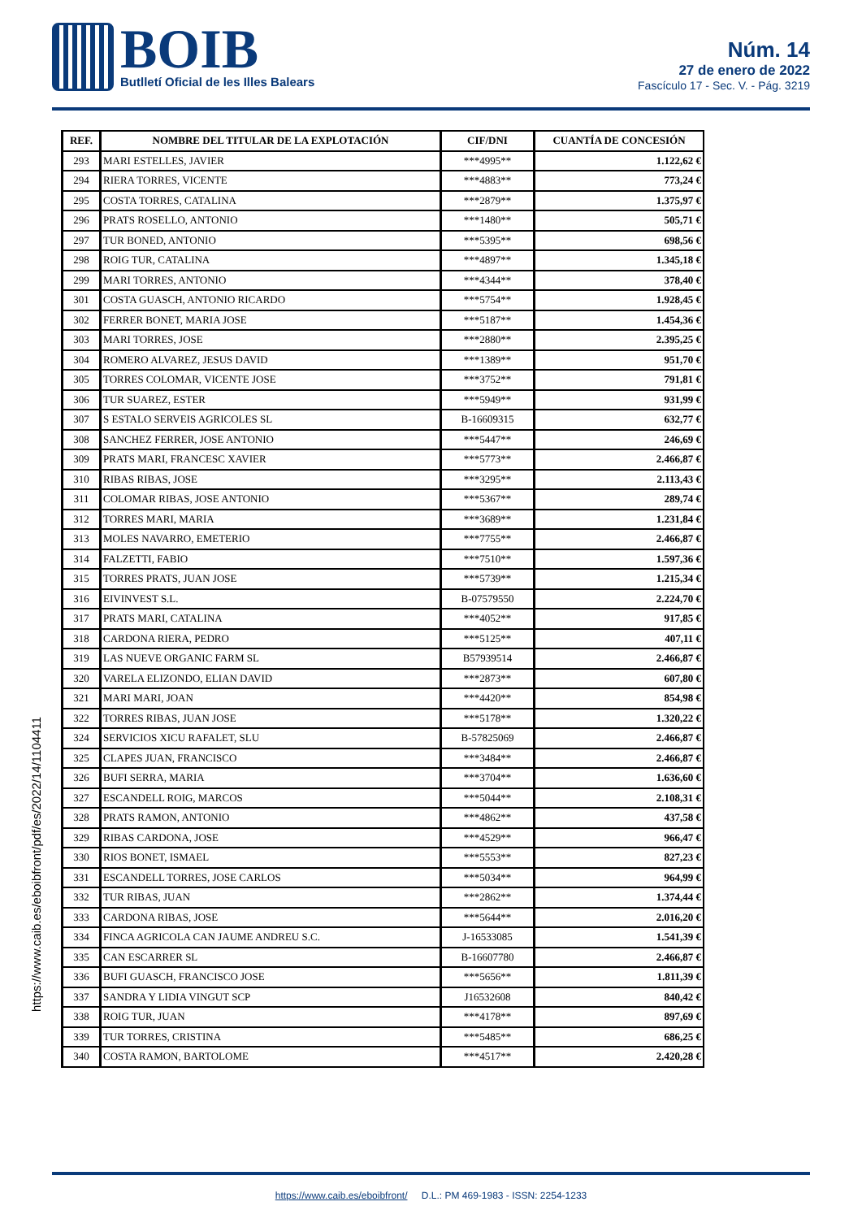BOIB
Butlletí Oficial de les Illes Balears
Núm. 14
27 de enero de 2022
Fascículo 17 - Sec. V. - Pág. 3219
| REF. | NOMBRE DEL TITULAR DE LA EXPLOTACIÓN | CIF/DNI | CUANTÍA DE CONCESIÓN |
| --- | --- | --- | --- |
| 293 | MARI ESTELLES, JAVIER | ***4995** | 1.122,62 € |
| 294 | RIERA TORRES, VICENTE | ***4883** | 773,24 € |
| 295 | COSTA TORRES, CATALINA | ***2879** | 1.375,97 € |
| 296 | PRATS ROSELLO, ANTONIO | ***1480** | 505,71 € |
| 297 | TUR BONED, ANTONIO | ***5395** | 698,56 € |
| 298 | ROIG TUR, CATALINA | ***4897** | 1.345,18 € |
| 299 | MARI TORRES, ANTONIO | ***4344** | 378,40 € |
| 301 | COSTA GUASCH, ANTONIO RICARDO | ***5754** | 1.928,45 € |
| 302 | FERRER BONET, MARIA JOSE | ***5187** | 1.454,36 € |
| 303 | MARI TORRES, JOSE | ***2880** | 2.395,25 € |
| 304 | ROMERO ALVAREZ, JESUS DAVID | ***1389** | 951,70 € |
| 305 | TORRES COLOMAR, VICENTE JOSE | ***3752** | 791,81 € |
| 306 | TUR SUAREZ, ESTER | ***5949** | 931,99 € |
| 307 | S ESTALO SERVEIS AGRICOLES SL | B-16609315 | 632,77 € |
| 308 | SANCHEZ FERRER, JOSE ANTONIO | ***5447** | 246,69 € |
| 309 | PRATS MARI, FRANCESC XAVIER | ***5773** | 2.466,87 € |
| 310 | RIBAS RIBAS, JOSE | ***3295** | 2.113,43 € |
| 311 | COLOMAR RIBAS, JOSE ANTONIO | ***5367** | 289,74 € |
| 312 | TORRES MARI, MARIA | ***3689** | 1.231,84 € |
| 313 | MOLES NAVARRO, EMETERIO | ***7755** | 2.466,87 € |
| 314 | FALZETTI, FABIO | ***7510** | 1.597,36 € |
| 315 | TORRES PRATS, JUAN JOSE | ***5739** | 1.215,34 € |
| 316 | EIVINVEST S.L. | B-07579550 | 2.224,70 € |
| 317 | PRATS MARI, CATALINA | ***4052** | 917,85 € |
| 318 | CARDONA RIERA, PEDRO | ***5125** | 407,11 € |
| 319 | LAS NUEVE ORGANIC FARM SL | B57939514 | 2.466,87 € |
| 320 | VARELA ELIZONDO, ELIAN DAVID | ***2873** | 607,80 € |
| 321 | MARI MARI, JOAN | ***4420** | 854,98 € |
| 322 | TORRES RIBAS, JUAN JOSE | ***5178** | 1.320,22 € |
| 324 | SERVICIOS XICU RAFALET, SLU | B-57825069 | 2.466,87 € |
| 325 | CLAPES JUAN, FRANCISCO | ***3484** | 2.466,87 € |
| 326 | BUFI SERRA, MARIA | ***3704** | 1.636,60 € |
| 327 | ESCANDELL ROIG, MARCOS | ***5044** | 2.108,31 € |
| 328 | PRATS RAMON, ANTONIO | ***4862** | 437,58 € |
| 329 | RIBAS CARDONA, JOSE | ***4529** | 966,47 € |
| 330 | RIOS BONET, ISMAEL | ***5553** | 827,23 € |
| 331 | ESCANDELL TORRES, JOSE CARLOS | ***5034** | 964,99 € |
| 332 | TUR RIBAS, JUAN | ***2862** | 1.374,44 € |
| 333 | CARDONA RIBAS, JOSE | ***5644** | 2.016,20 € |
| 334 | FINCA AGRICOLA CAN JAUME ANDREU S.C. | J-16533085 | 1.541,39 € |
| 335 | CAN ESCARRER SL | B-16607780 | 2.466,87 € |
| 336 | BUFI GUASCH, FRANCISCO JOSE | ***5656** | 1.811,39 € |
| 337 | SANDRA Y LIDIA VINGUT SCP | J16532608 | 840,42 € |
| 338 | ROIG TUR, JUAN | ***4178** | 897,69 € |
| 339 | TUR TORRES, CRISTINA | ***5485** | 686,25 € |
| 340 | COSTA RAMON, BARTOLOME | ***4517** | 2.420,28 € |
https://www.caib.es/eboibfront/pdf/es/2022/14/1104411
https://www.caib.es/eboibfront/ D.L.: PM 469-1983 - ISSN: 2254-1233